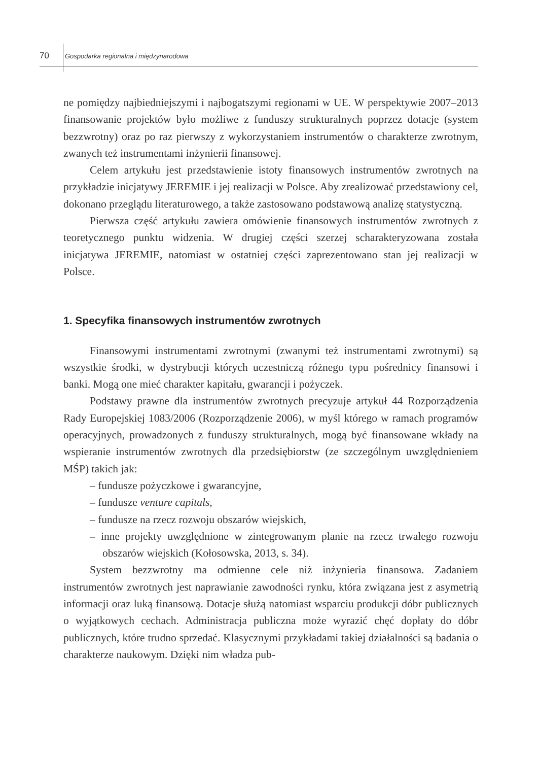70 Gospodarka regionalna i międzynarodowa
ne pomiędzy najbiedniejszymi i najbogatszymi regionami w UE. W perspektywie 2007–2013 finansowanie projektów było możliwe z funduszy strukturalnych poprzez dotacje (system bezzwrotny) oraz po raz pierwszy z wykorzystaniem instrumentów o charakterze zwrotnym, zwanych też instrumentami inżynierii finansowej.
Celem artykułu jest przedstawienie istoty finansowych instrumentów zwrotnych na przykładzie inicjatywy JEREMIE i jej realizacji w Polsce. Aby zrealizować przedstawiony cel, dokonano przeglądu literaturowego, a także zastosowano podstawową analizę statystyczną.
Pierwsza część artykułu zawiera omówienie finansowych instrumentów zwrotnych z teoretycznego punktu widzenia. W drugiej części szerzej scharakteryzowana została inicjatywa JEREMIE, natomiast w ostatniej części zaprezentowano stan jej realizacji w Polsce.
1. Specyfika finansowych instrumentów zwrotnych
Finansowymi instrumentami zwrotnymi (zwanymi też instrumentami zwrotnymi) są wszystkie środki, w dystrybucji których uczestniczą różnego typu pośrednicy finansowi i banki. Mogą one mieć charakter kapitału, gwarancji i pożyczek.
Podstawy prawne dla instrumentów zwrotnych precyzuje artykuł 44 Rozporządzenia Rady Europejskiej 1083/2006 (Rozporządzenie 2006), w myśl którego w ramach programów operacyjnych, prowadzonych z funduszy strukturalnych, mogą być finansowane wkłady na wspieranie instrumentów zwrotnych dla przedsiębiorstw (ze szczególnym uwzględnieniem MŚP) takich jak:
– fundusze pożyczkowe i gwarancyjne,
– fundusze venture capitals,
– fundusze na rzecz rozwoju obszarów wiejskich,
– inne projekty uwzględnione w zintegrowanym planie na rzecz trwałego rozwoju obszarów wiejskich (Kołosowska, 2013, s. 34).
System bezzwrotny ma odmienne cele niż inżynieria finansowa. Zadaniem instrumentów zwrotnych jest naprawianie zawodności rynku, która związana jest z asymetrią informacji oraz luką finansową. Dotacje służą natomiast wsparciu produkcji dóbr publicznych o wyjątkowych cechach. Administracja publiczna może wyrazić chęć dopłaty do dóbr publicznych, które trudno sprzedać. Klasycznymi przykładami takiej działalności są badania o charakterze naukowym. Dzięki nim władza pub-